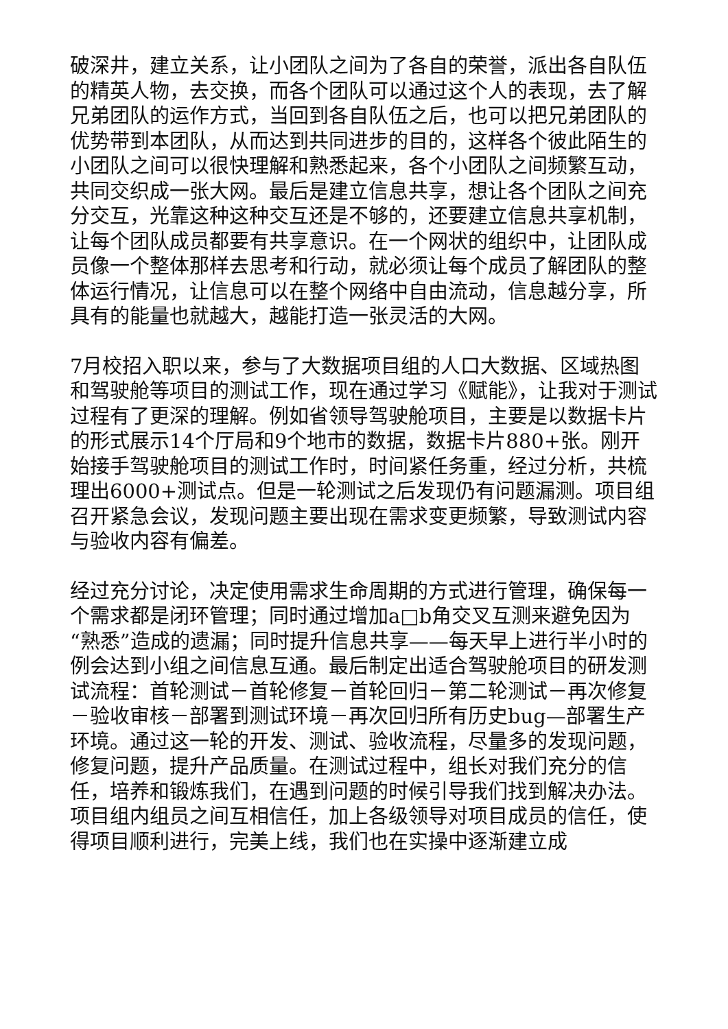破深井，建立关系，让小团队之间为了各自的荣誉，派出各自队伍的精英人物，去交换，而各个团队可以通过这个人的表现，去了解兄弟团队的运作方式，当回到各自队伍之后，也可以把兄弟团队的优势带到本团队，从而达到共同进步的目的，这样各个彼此陌生的小团队之间可以很快理解和熟悉起来，各个小团队之间频繁互动，共同交织成一张大网。最后是建立信息共享，想让各个团队之间充分交互，光靠这种这种交互还是不够的，还要建立信息共享机制，让每个团队成员都要有共享意识。在一个网状的组织中，让团队成员像一个整体那样去思考和行动，就必须让每个成员了解团队的整体运行情况，让信息可以在整个网络中自由流动，信息越分享，所具有的能量也就越大，越能打造一张灵活的大网。
7月校招入职以来，参与了大数据项目组的人口大数据、区域热图和驾驶舱等项目的测试工作，现在通过学习《赋能》，让我对于测试过程有了更深的理解。例如省领导驾驶舱项目，主要是以数据卡片的形式展示14个厅局和9个地市的数据，数据卡片880+张。刚开始接手驾驶舱项目的测试工作时，时间紧任务重，经过分析，共梳理出6000+测试点。但是一轮测试之后发现仍有问题漏测。项目组召开紧急会议，发现问题主要出现在需求变更频繁，导致测试内容与验收内容有偏差。
经过充分讨论，决定使用需求生命周期的方式进行管理，确保每一个需求都是闭环管理；同时通过增加a□b角交叉互测来避免因为“熟悉”造成的遗漏；同时提升信息共享——每天早上进行半小时的例会达到小组之间信息互通。最后制定出适合驾驶舱项目的研发测试流程：首轮测试－首轮修复－首轮回归－第二轮测试－再次修复－验收审核－部署到测试环境－再次回归所有历史bug—部署生产环境。通过这一轮的开发、测试、验收流程，尽量多的发现问题，修复问题，提升产品质量。在测试过程中，组长对我们充分的信任，培养和锻炼我们，在遇到问题的时候引导我们找到解决办法。项目组内组员之间互相信任，加上各级领导对项目成员的信任，使得项目顺利进行，完美上线，我们也在实操中逐渐建立成